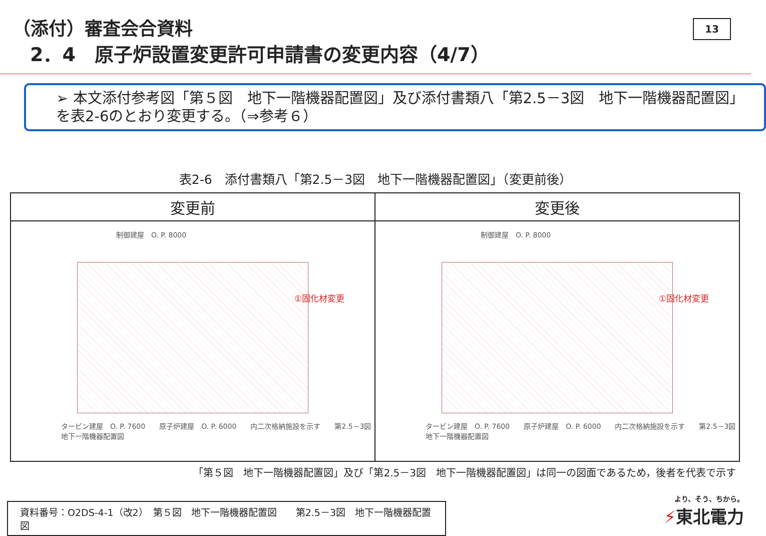（添付）審査会合資料
2．4　原子炉設置変更許可申請書の変更内容（4/7）
13
➢ 本文添付参考図「第５図　地下一階機器配置図」及び添付書類八「第2.5－3図　地下一階機器配置図」を表2-6のとおり変更する。（⇒参考６）
表2-6　添付書類八「第2.5－3図　地下一階機器配置図」（変更前後）
| 変更前 | 変更後 |
| --- | --- |
| 制御建屋 O. P. 8000 ①固化材変更 タービン建屋 O. P. 7600 原子炉建屋 O. P. 6000 内二次格納施設を示す 第2.5－3図 地下一階機器配置図 | 制御建屋 O. P. 8000 ①固化材変更 タービン建屋 O. P. 7600 原子炉建屋 O. P. 6000 内二次格納施設を示す 第2.5－3図 地下一階機器配置図 |
「第５図　地下一階機器配置図」及び「第2.5－3図　地下一階機器配置図」は同一の図面であるため，後者を代表で示す
資料番号：O2DS-4-1（改2）　第５図　地下一階機器配置図　　第2.5－3図　地下一階機器配置図
より、そう、ちから。
⚡東北電力